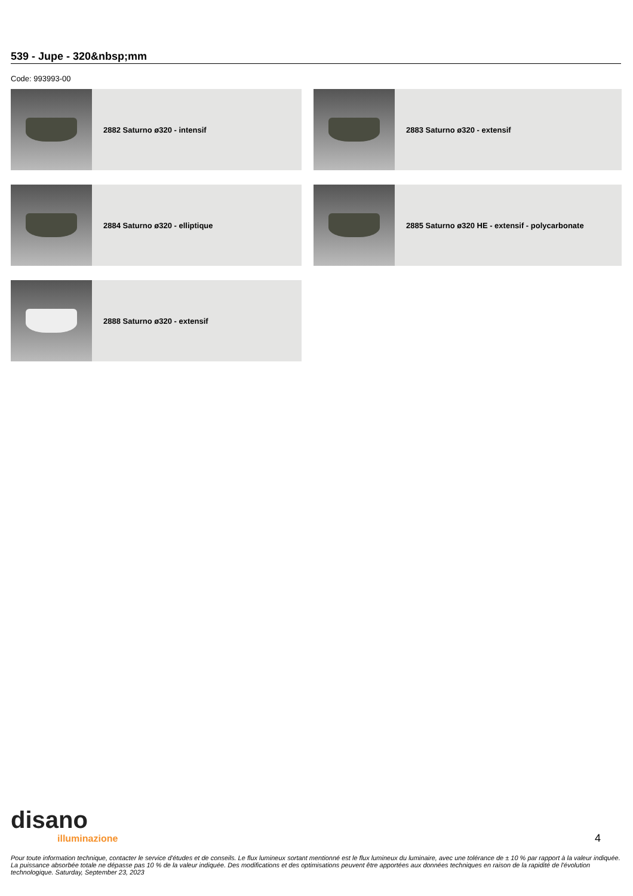539 - Jupe - 320&nbsp;mm
Code: 993993-00
2882 Saturno ø320 - intensif
2883 Saturno ø320 - extensif
2884 Saturno ø320 - elliptique
2885 Saturno ø320 HE - extensif - polycarbonate
2888 Saturno ø320 - extensif
disano
illuminazione
4
Pour toute information technique, contacter le service d'études et de conseils. Le flux lumineux sortant mentionné est le flux lumineux du luminaire, avec une tolérance de ± 10 % par rapport à la valeur indiquée. La puissance absorbée totale ne dépasse pas 10 % de la valeur indiquée. Des modifications et des optimisations peuvent être apportées aux données techniques en raison de la rapidité de l'évolution technologique. Saturday, September 23, 2023